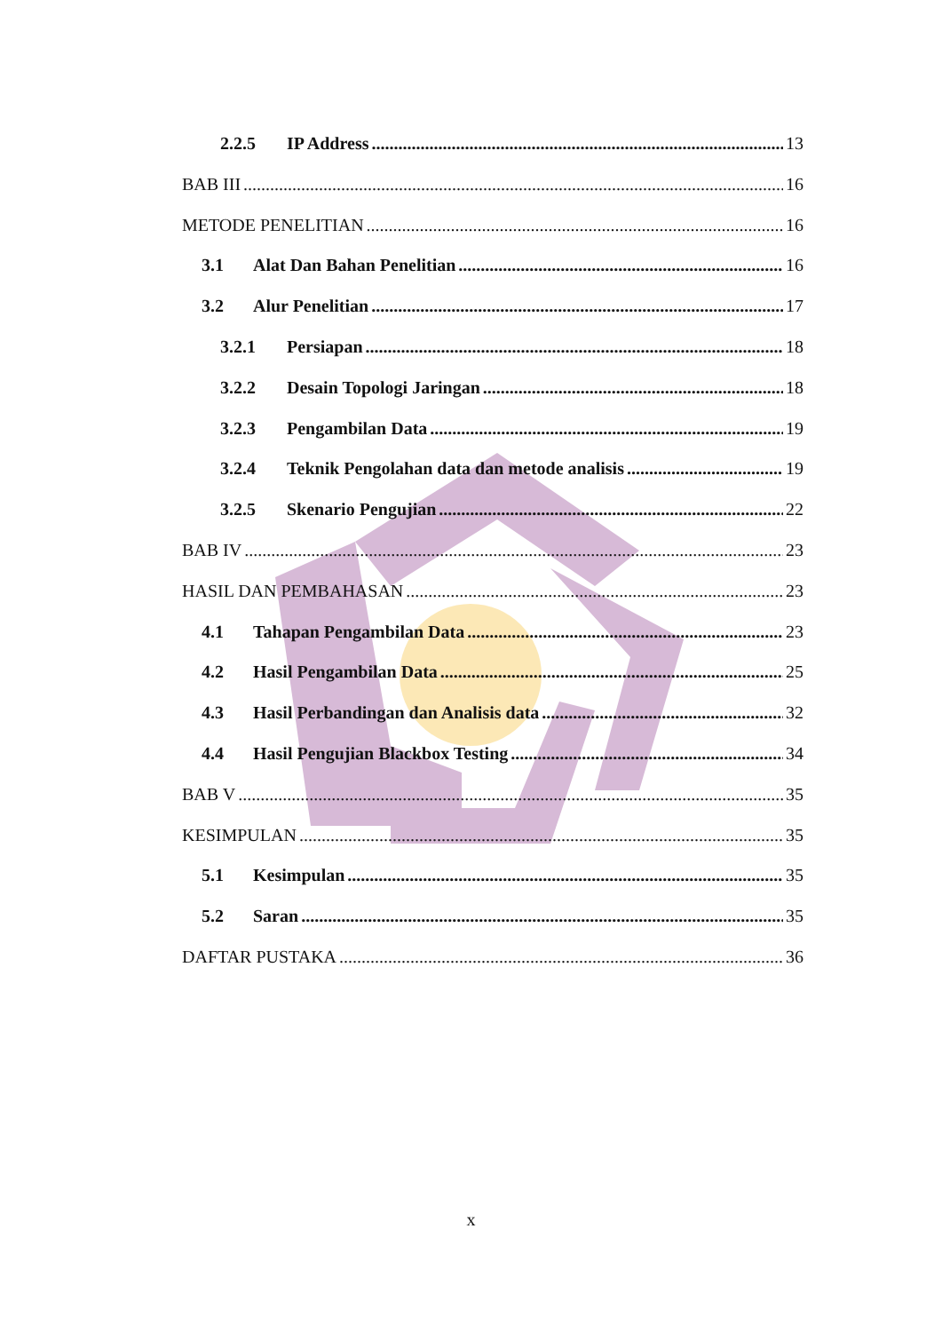2.2.5 IP Address 13
BAB III 16
METODE PENELITIAN 16
3.1 Alat Dan Bahan Penelitian 16
3.2 Alur Penelitian 17
3.2.1 Persiapan 18
3.2.2 Desain Topologi Jaringan 18
3.2.3 Pengambilan Data 19
3.2.4 Teknik Pengolahan data dan metode analisis 19
3.2.5 Skenario Pengujian 22
BAB IV 23
HASIL DAN PEMBAHASAN 23
4.1 Tahapan Pengambilan Data 23
4.2 Hasil Pengambilan Data 25
4.3 Hasil Perbandingan dan Analisis data 32
4.4 Hasil Pengujian Blackbox Testing 34
BAB V 35
KESIMPULAN 35
5.1 Kesimpulan 35
5.2 Saran 35
DAFTAR PUSTAKA 36
x